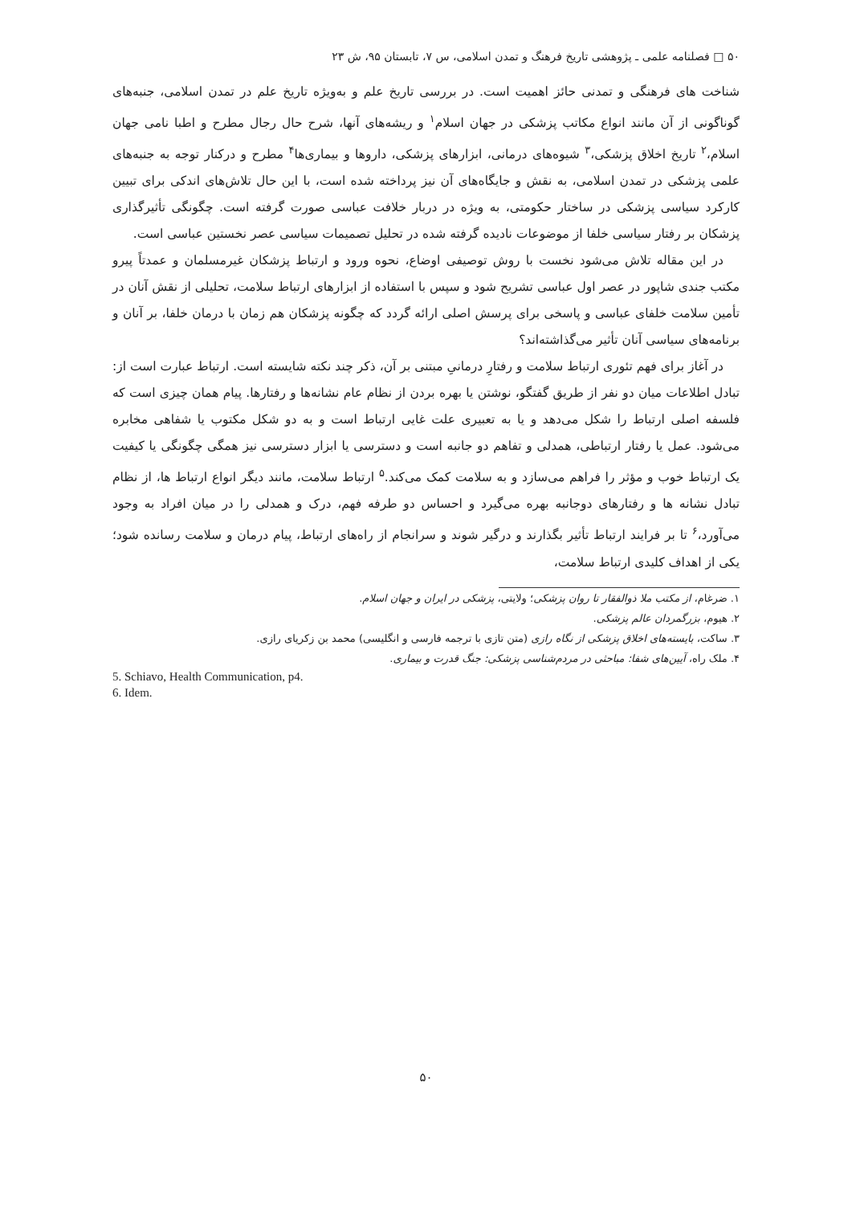۵۰ □ فصلنامه علمی ـ پژوهشی تاریخ فرهنگ و تمدن اسلامی، س ۷، تابستان ۹۵، ش ۲۳
شناخت های فرهنگی و تمدنی حائز اهمیت است. در بررسی تاریخ علم و به‌ویژه تاریخ علم در تمدن اسلامی، جنبه‌های گوناگونی از آن مانند انواع مکاتب پزشکی در جهان اسلام<sup>۱</sup> و ریشه‌های آنها، شرح حال رجال مطرح و اطبا نامی جهان اسلام،<sup>۲</sup> تاریخ اخلاق پزشکی،<sup>۳</sup> شیوه‌های درمانی، ابزارهای پزشکی، داروها و بیماری‌ها<sup>۴</sup> مطرح و درکنار توجه به جنبه‌های علمی پزشکی در تمدن اسلامی، به نقش و جایگاه‌های آن نیز پرداخته شده است، با این حال تلاش‌های اندکی برای تبیین کارکرد سیاسی پزشکی در ساختار حکومتی، به ویژه در دربار خلافت عباسی صورت گرفته است. چگونگی تأثیرگذاری پزشکان بر رفتار سیاسی خلفا از موضوعات نادیده گرفته شده در تحلیل تصمیمات سیاسی عصر نخستین عباسی است.
در این مقاله تلاش می‌شود نخست با روش توصیفی اوضاع، نحوه ورود و ارتباط پزشکان غیرمسلمان و عمدتاً پیرو مکتب جندی شاپور در عصر اول عباسی تشریح شود و سپس با استفاده از ابزارهای ارتباط سلامت، تحلیلی از نقش آنان در تأمین سلامت خلفای عباسی و پاسخی برای پرسش اصلی ارائه گردد که چگونه پزشکان هم زمان با درمان خلفا، بر آنان و برنامه‌های سیاسی آنان تأثیر می‌گذاشته‌اند؟
در آغاز برای فهم تئوری ارتباط سلامت و رفتارِ درمانیِ مبتنی بر آن، ذکر چند نکته شایسته است. ارتباط عبارت است از: تبادل اطلاعات میان دو نفر از طریق گفتگو، نوشتن یا بهره بردن از نظام عام نشانه‌ها و رفتارها. پیام همان چیزی است که فلسفه اصلی ارتباط را شکل می‌دهد و یا به تعبیری علت غایی ارتباط است و به دو شکل مکتوب یا شفاهی مخابره می‌شود. عمل یا رفتار ارتباطی، همدلی و تفاهم دو جانبه است و دسترسی یا ابزار دسترسی نیز همگی چگونگی یا کیفیت یک ارتباط خوب و مؤثر را فراهم می‌سازد و به سلامت کمک می‌کند.<sup>۵</sup> ارتباط سلامت، مانند دیگر انواع ارتباط ها، از نظام تبادل نشانه ها و رفتارهای دوجانبه بهره می‌گیرد و احساس دو طرفه فهم، درک و همدلی را در میان افراد به وجود می‌آورد،<sup>۶</sup> تا بر فرایند ارتباط تأثیر بگذارند و درگیر شوند و سرانجام از راه‌های ارتباط، پیام درمان و سلامت رسانده شود؛ یکی از اهداف کلیدی ارتباط سلامت،
۱. ضرغام، از مکتب ملا ذوالفقار تا روان پزشکی؛ ولایتی، پزشکی در ایران و جهان اسلام.
۲. هیوم، بزرگمردان عالم پزشکی.
۳. ساکت، بایسته‌های اخلاق پزشکی از نگاه رازی (متن تازی با ترجمه فارسی و انگلیسی) محمد بن زکریای رازی.
۴. ملک راه، آیین‌های شفا: مباحثی در مردم‌شناسی پزشکی: جنگ قدرت و بیماری.
5. Schiavo, Health Communication, p4.
6. Idem.
۵۰